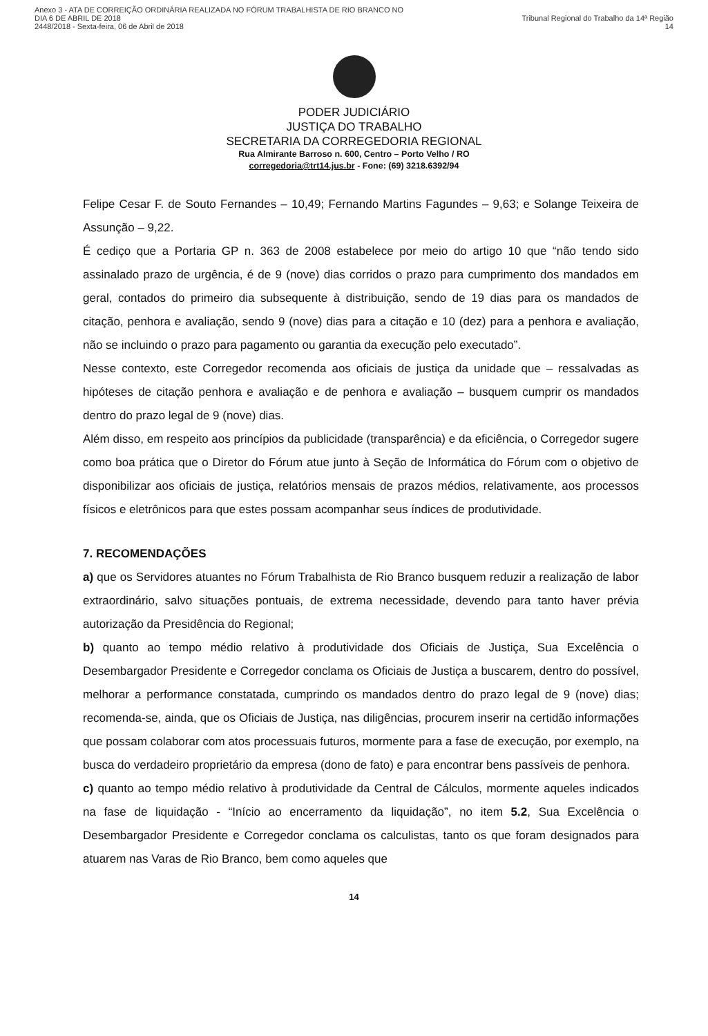Anexo 3 - ATA DE CORREIÇÃO ORDINÁRIA REALIZADA NO FÓRUM TRABALHISTA DE RIO BRANCO NO DIA 6 DE ABRIL DE 2018
2448/2018 - Sexta-feira, 06 de Abril de 2018
Tribunal Regional do Trabalho da 14ª Região 14
PODER JUDICIÁRIO
JUSTIÇA DO TRABALHO
SECRETARIA DA CORREGEDORIA REGIONAL
Rua Almirante Barroso n. 600, Centro – Porto Velho / RO
corregedoria@trt14.jus.br - Fone: (69) 3218.6392/94
Felipe Cesar F. de Souto Fernandes – 10,49; Fernando Martins Fagundes – 9,63; e Solange Teixeira de Assunção – 9,22.
É cediço que a Portaria GP n. 363 de 2008 estabelece por meio do artigo 10 que “não tendo sido assinalado prazo de urgência, é de 9 (nove) dias corridos o prazo para cumprimento dos mandados em geral, contados do primeiro dia subsequente à distribuição, sendo de 19 dias para os mandados de citação, penhora e avaliação, sendo 9 (nove) dias para a citação e 10 (dez) para a penhora e avaliação, não se incluindo o prazo para pagamento ou garantia da execução pelo executado”.
Nesse contexto, este Corregedor recomenda aos oficiais de justiça da unidade que – ressalvadas as hipóteses de citação penhora e avaliação e de penhora e avaliação – busquem cumprir os mandados dentro do prazo legal de 9 (nove) dias.
Além disso, em respeito aos princípios da publicidade (transparência) e da eficiência, o Corregedor sugere como boa prática que o Diretor do Fórum atue junto à Seção de Informática do Fórum com o objetivo de disponibilizar aos oficiais de justiça, relatórios mensais de prazos médios, relativamente, aos processos físicos e eletrônicos para que estes possam acompanhar seus índices de produtividade.
7. RECOMENDAÇÕES
a) que os Servidores atuantes no Fórum Trabalhista de Rio Branco busquem reduzir a realização de labor extraordinário, salvo situações pontuais, de extrema necessidade, devendo para tanto haver prévia autorização da Presidência do Regional;
b) quanto ao tempo médio relativo à produtividade dos Oficiais de Justiça, Sua Excelência o Desembargador Presidente e Corregedor conclama os Oficiais de Justiça a buscarem, dentro do possível, melhorar a performance constatada, cumprindo os mandados dentro do prazo legal de 9 (nove) dias; recomenda-se, ainda, que os Oficiais de Justiça, nas diligências, procurem inserir na certidão informações que possam colaborar com atos processuais futuros, mormente para a fase de execução, por exemplo, na busca do verdadeiro proprietário da empresa (dono de fato) e para encontrar bens passíveis de penhora.
c) quanto ao tempo médio relativo à produtividade da Central de Cálculos, mormente aqueles indicados na fase de liquidação - “Início ao encerramento da liquidação”, no item 5.2, Sua Excelência o Desembargador Presidente e Corregedor conclama os calculistas, tanto os que foram designados para atuarem nas Varas de Rio Branco, bem como aqueles que
14